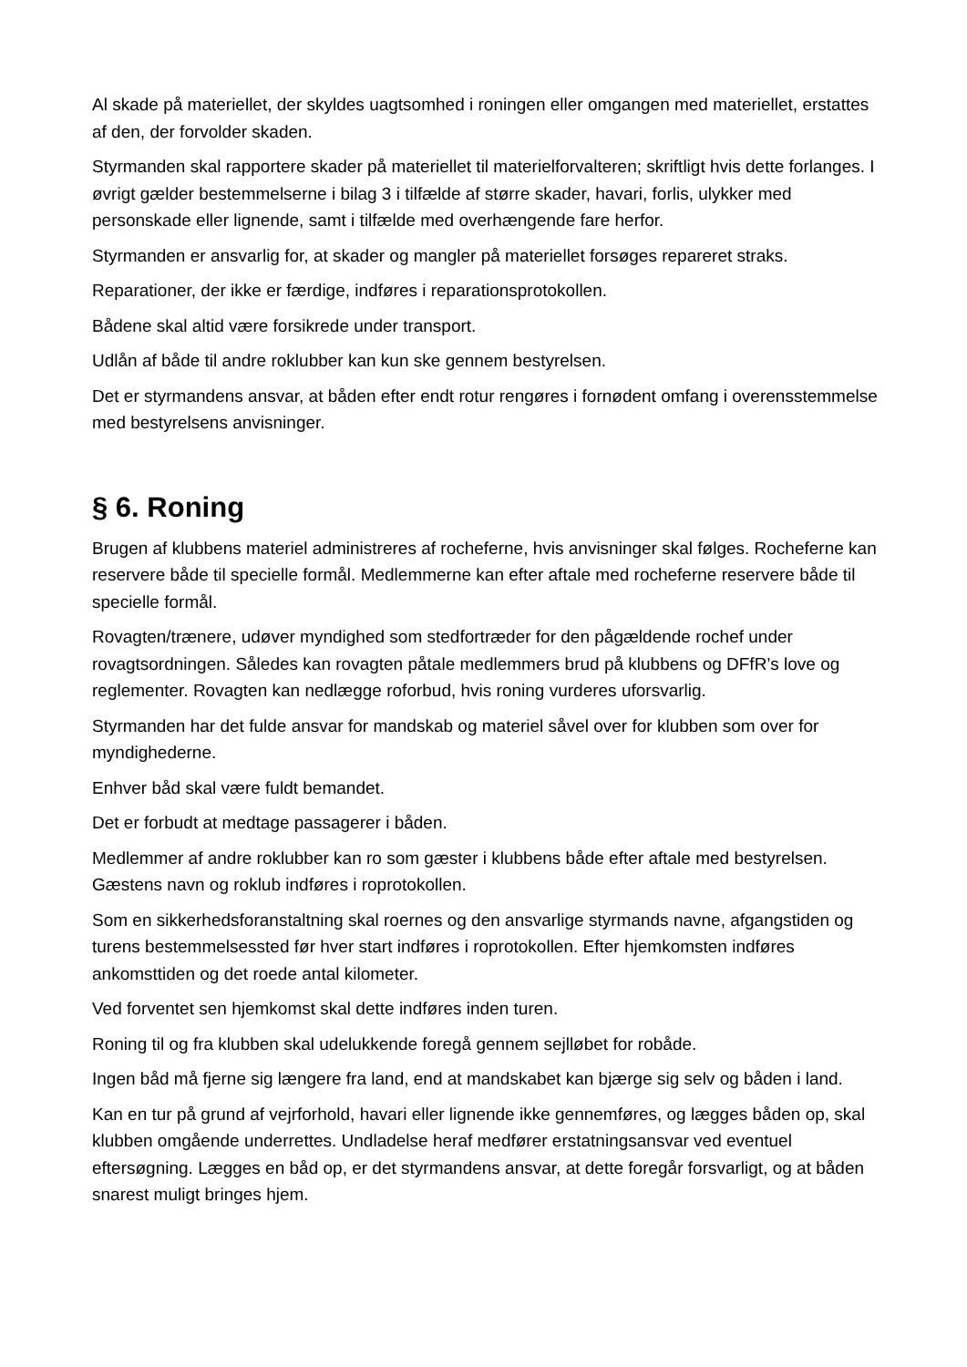Al skade på materiellet, der skyldes uagtsomhed i roningen eller omgangen med materiellet, erstattes af den, der forvolder skaden.
Styrmanden skal rapportere skader på materiellet til materielforvalteren; skriftligt hvis dette forlanges. I øvrigt gælder bestemmelserne i bilag 3 i tilfælde af større skader, havari, forlis, ulykker med personskade eller lignende, samt i tilfælde med overhængende fare herfor.
Styrmanden er ansvarlig for, at skader og mangler på materiellet forsøges repareret straks.
Reparationer, der ikke er færdige, indføres i reparationsprotokollen.
Bådene skal altid være forsikrede under transport.
Udlån af både til andre roklubber kan kun ske gennem bestyrelsen.
Det er styrmandens ansvar, at båden efter endt rotur rengøres i fornødent omfang i overensstemmelse med bestyrelsens anvisninger.
§ 6. Roning
Brugen af klubbens materiel administreres af rocheferne, hvis anvisninger skal følges. Rocheferne kan reservere både til specielle formål. Medlemmerne kan efter aftale med rocheferne reservere både til specielle formål.
Rovagten/trænere, udøver myndighed som stedfortræder for den pågældende rochef under rovagtsordningen. Således kan rovagten påtale medlemmers brud på klubbens og DFfR’s love og reglementer. Rovagten kan nedlægge roforbud, hvis roning vurderes uforsvarlig.
Styrmanden har det fulde ansvar for mandskab og materiel såvel over for klubben som over for myndighederne.
Enhver båd skal være fuldt bemandet.
Det er forbudt at medtage passagerer i båden.
Medlemmer af andre roklubber kan ro som gæster i klubbens både efter aftale med bestyrelsen. Gæstens navn og roklub indføres i roprotokollen.
Som en sikkerhedsforanstaltning skal roernes og den ansvarlige styrmands navne, afgangstiden og turens bestemmelsessted før hver start indføres i roprotokollen. Efter hjemkomsten indføres ankomsttiden og det roede antal kilometer.
Ved forventet sen hjemkomst skal dette indføres inden turen.
Roning til og fra klubben skal udelukkende foregå gennem sejlløbet for robåde.
Ingen båd må fjerne sig længere fra land, end at mandskabet kan bjærge sig selv og båden i land.
Kan en tur på grund af vejrforhold, havari eller lignende ikke gennemføres, og lægges båden op, skal klubben omgående underrettes. Undladelse heraf medfører erstatningsansvar ved eventuel eftersøgning. Lægges en båd op, er det styrmandens ansvar, at dette foregår forsvarligt, og at båden snarest muligt bringes hjem.